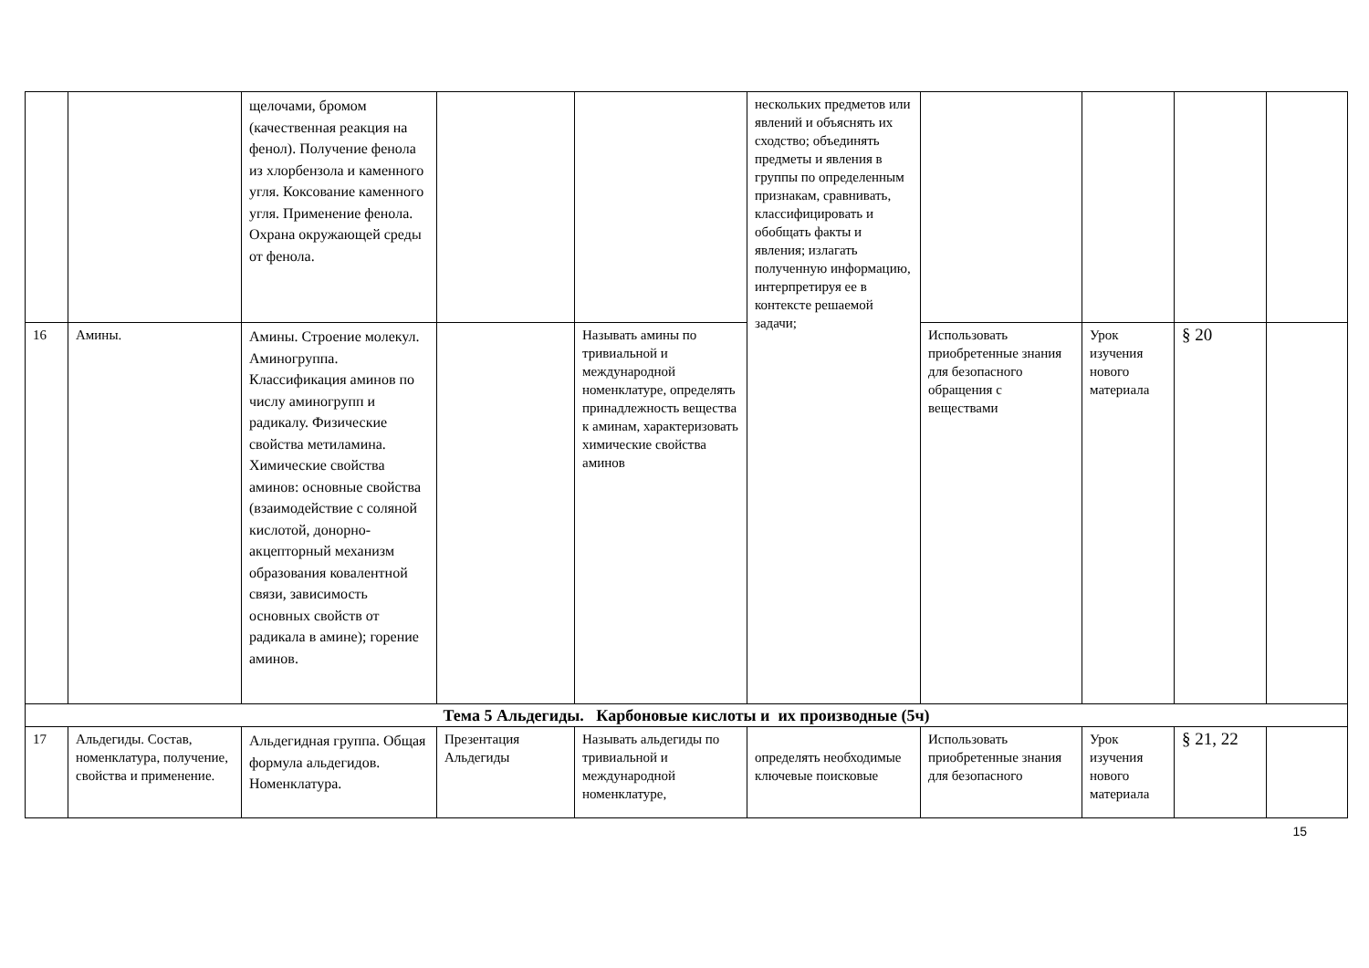| | | щелочами, бромом (качественная реакция на фенол). Получение фенола из хлорбензола и каменного угля. Коксование каменного угля. Применение фенола. Охрана окружающей среды от фенола. | | | нескольких предметов или явлений и объяснять их сходство; объединять предметы и явления в группы по определенным признакам, сравнивать, классифицировать и обобщать факты и явления; излагать полученную информацию, интерпретируя ее в контексте решаемой задачи; | | | | |
| 16 | Амины. | Амины. Строение молекул. Аминогруппа. Классификация аминов по числу аминогрупп и радикалу. Физические свойства метиламина. Химические свойства аминов: основные свойства (взаимодействие с соляной кислотой, донорно-акцепторный механизм образования ковалентной связи, зависимость основных свойств от радикала в амине); горение аминов. | | Называть амины по тривиальной и международной номенклатуре, определять принадлежность вещества к аминам, характеризовать химические свойства аминов | | Использовать приобретенные знания для безопасного обращения с веществами | Урок изучения нового материала | § 20 | |
| Тема 5 Альдегиды. Карбоновые кислоты и их производные (5ч) | | | | | | | | | |
| 17 | Альдегиды. Состав, номенклатура, получение, свойства и применение. | Альдегидная группа. Общая формула альдегидов. Номенклатура. | Презентация Альдегиды | Называть альдегиды по тривиальной и международной номенклатуре, | определять необходимые ключевые поисковые | Использовать приобретенные знания для безопасного | Урок изучения нового материала | § 21, 22 | |
15